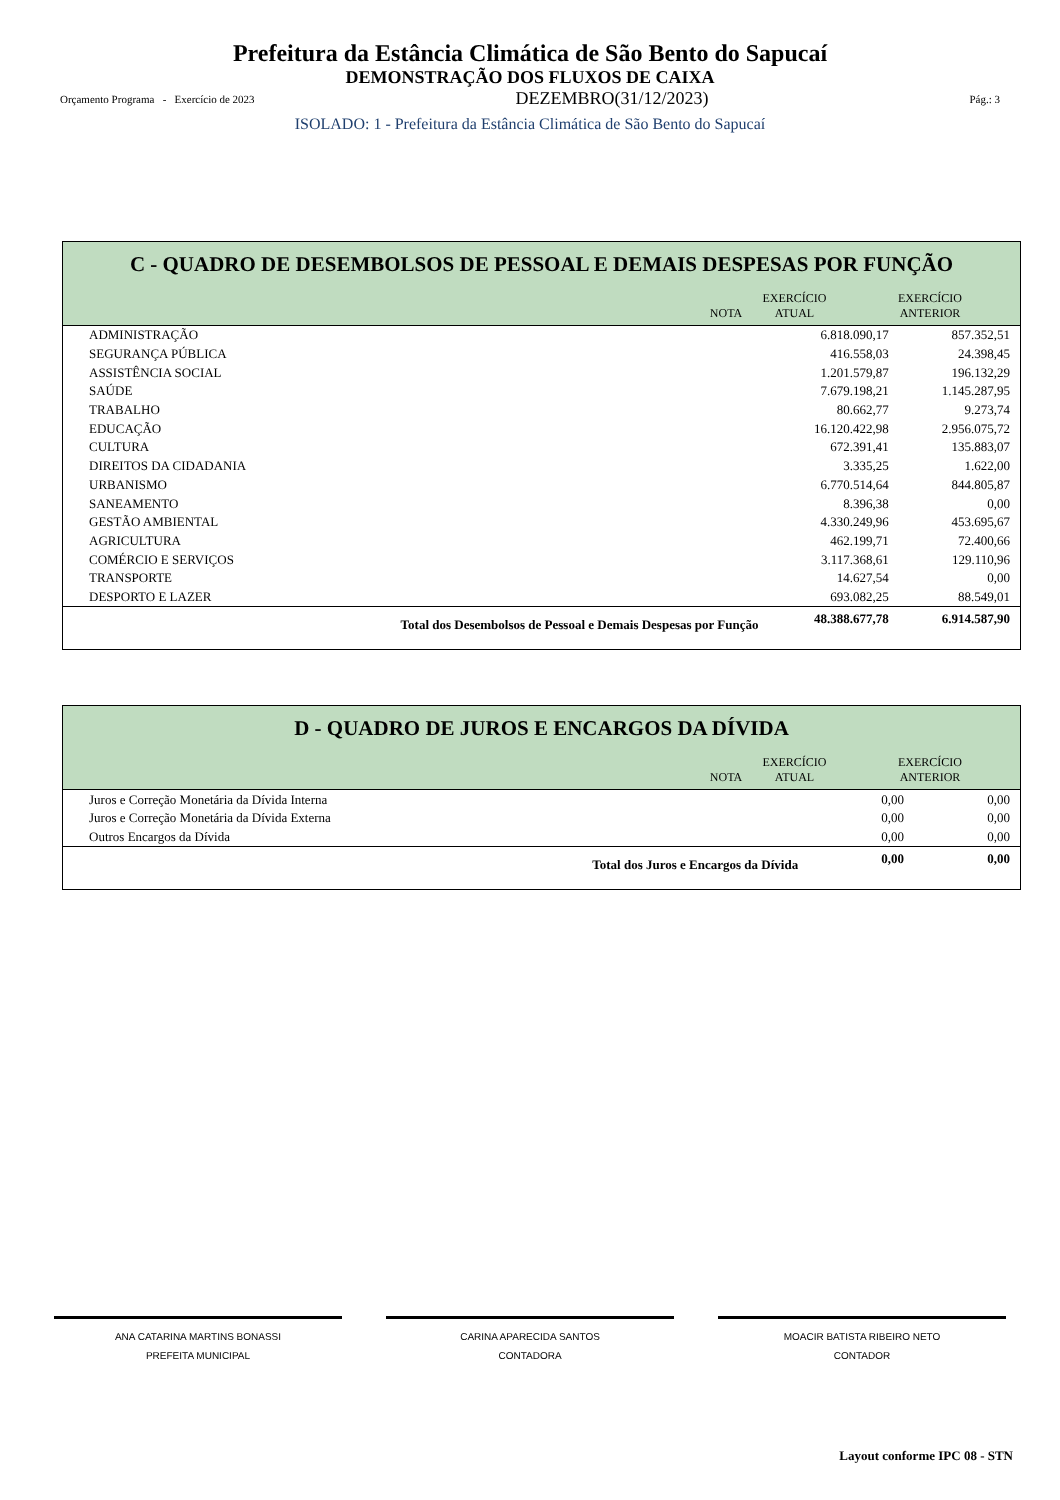Prefeitura da Estância Climática de São Bento do Sapucaí
DEMONSTRAÇÃO DOS FLUXOS DE CAIXA
Orçamento Programa - Exercício de 2023 DEZEMBRO(31/12/2023) Pág.: 3
ISOLADO: 1 - Prefeitura da Estância Climática de São Bento do Sapucaí
C - QUADRO DE DESEMBOLSOS DE PESSOAL E DEMAIS DESPESAS POR FUNÇÃO
| | NOTA | EXERCÍCIO ATUAL | EXERCÍCIO ANTERIOR |
| --- | --- | --- | --- |
| ADMINISTRAÇÃO | | 6.818.090,17 | 857.352,51 |
| SEGURANÇA PÚBLICA | | 416.558,03 | 24.398,45 |
| ASSISTÊNCIA SOCIAL | | 1.201.579,87 | 196.132,29 |
| SAÚDE | | 7.679.198,21 | 1.145.287,95 |
| TRABALHO | | 80.662,77 | 9.273,74 |
| EDUCAÇÃO | | 16.120.422,98 | 2.956.075,72 |
| CULTURA | | 672.391,41 | 135.883,07 |
| DIREITOS DA CIDADANIA | | 3.335,25 | 1.622,00 |
| URBANISMO | | 6.770.514,64 | 844.805,87 |
| SANEAMENTO | | 8.396,38 | 0,00 |
| GESTÃO AMBIENTAL | | 4.330.249,96 | 453.695,67 |
| AGRICULTURA | | 462.199,71 | 72.400,66 |
| COMÉRCIO E SERVIÇOS | | 3.117.368,61 | 129.110,96 |
| TRANSPORTE | | 14.627,54 | 0,00 |
| DESPORTO E LAZER | | 693.082,25 | 88.549,01 |
| Total dos Desembolsos de Pessoal e Demais Despesas por Função | | 48.388.677,78 | 6.914.587,90 |
D - QUADRO DE JUROS E ENCARGOS DA DÍVIDA
| | NOTA | EXERCÍCIO ATUAL | EXERCÍCIO ANTERIOR |
| --- | --- | --- | --- |
| Juros e Correção Monetária da Dívida Interna | | 0,00 | 0,00 |
| Juros e Correção Monetária da Dívida Externa | | 0,00 | 0,00 |
| Outros Encargos da Dívida | | 0,00 | 0,00 |
| Total dos Juros e Encargos da Dívida | | 0,00 | 0,00 |
ANA CATARINA MARTINS BONASSI
PREFEITA MUNICIPAL
CARINA APARECIDA SANTOS
CONTADORA
MOACIR BATISTA RIBEIRO NETO
CONTADOR
Layout conforme IPC 08 - STN